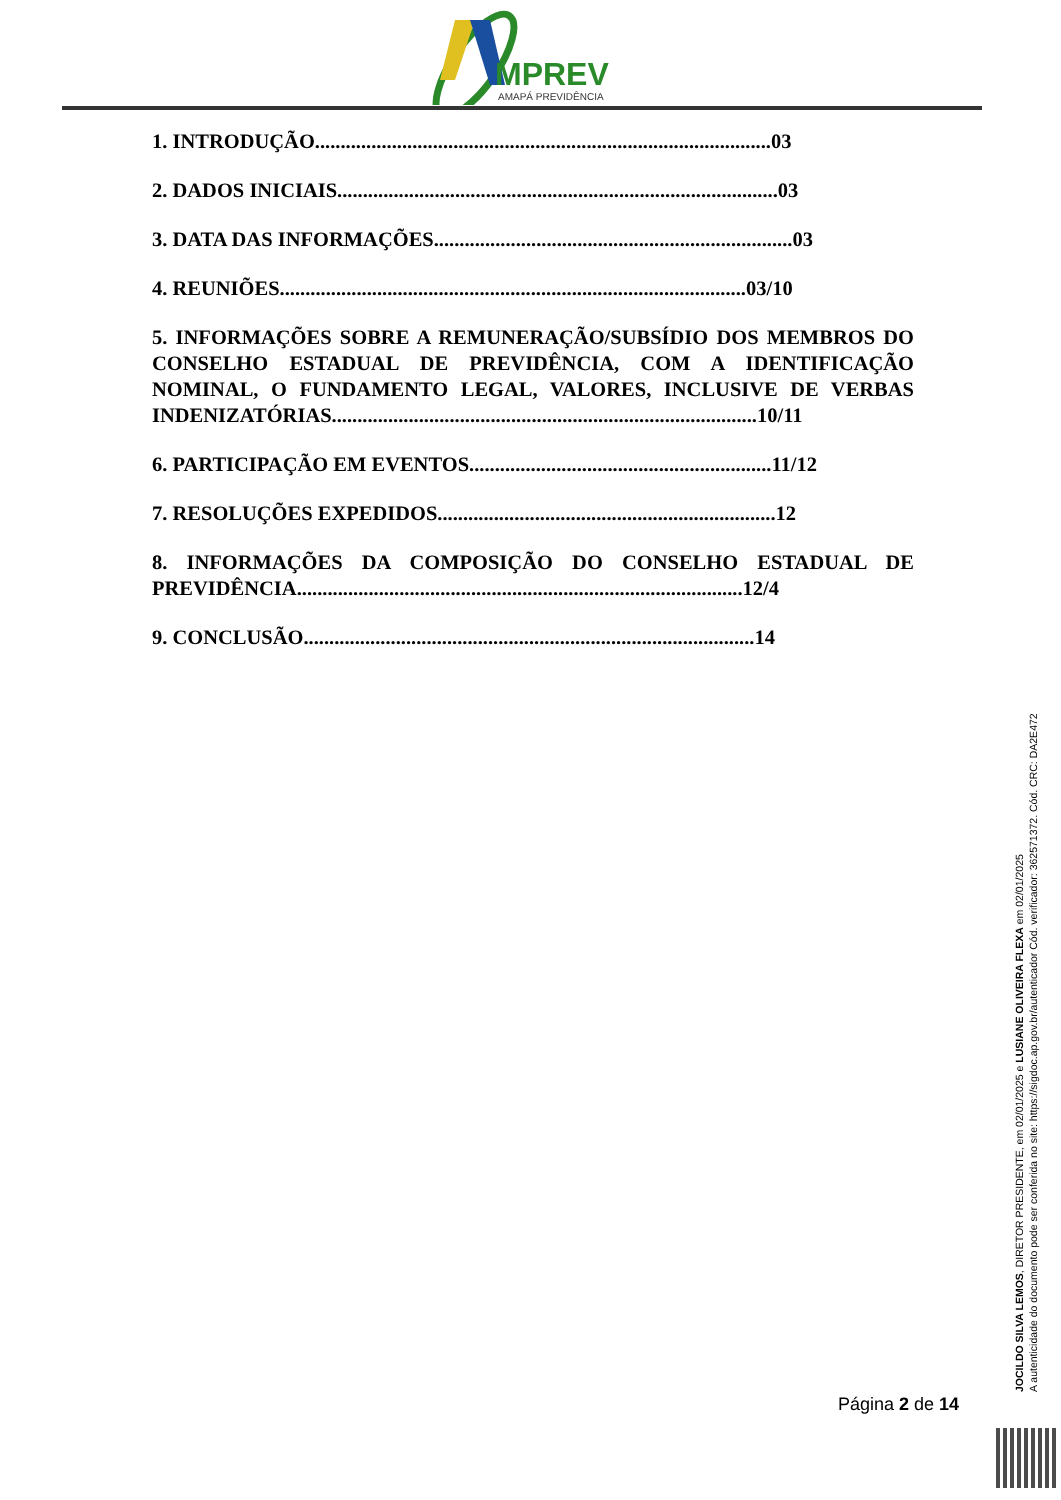MPREV
AMAPÁ PREVIDÊNCIA
1. INTRODUÇÃO.........................................................................................03
2. DADOS INICIAIS......................................................................................03
3. DATA DAS INFORMAÇÕES......................................................................03
4. REUNIÕES...........................................................................................03/10
5. INFORMAÇÕES SOBRE A REMUNERAÇÃO/SUBSÍDIO DOS MEMBROS DO CONSELHO ESTADUAL DE PREVIDÊNCIA, COM A IDENTIFICAÇÃO NOMINAL, O FUNDAMENTO LEGAL, VALORES, INCLUSIVE DE VERBAS INDENIZATÓRIAS...................................................................................10/11
6. PARTICIPAÇÃO EM EVENTOS...........................................................11/12
7. RESOLUÇÕES EXPEDIDOS..................................................................12
8. INFORMAÇÕES DA COMPOSIÇÃO DO CONSELHO ESTADUAL DE PREVIDÊNCIA.......................................................................................12/4
9. CONCLUSÃO........................................................................................14
JOCILDO SILVA LEMOS, DIRETOR PRESIDENTE, em 02/01/2025 e LUSIANE OLIVEIRA FLEXA em 02/01/2025
A autenticidade do documento pode ser conferida no site: https://sigdoc.ap.gov.br/autenticador Cód. verificador: 362571372. Cód. CRC: DA2E472
Página 2 de 14